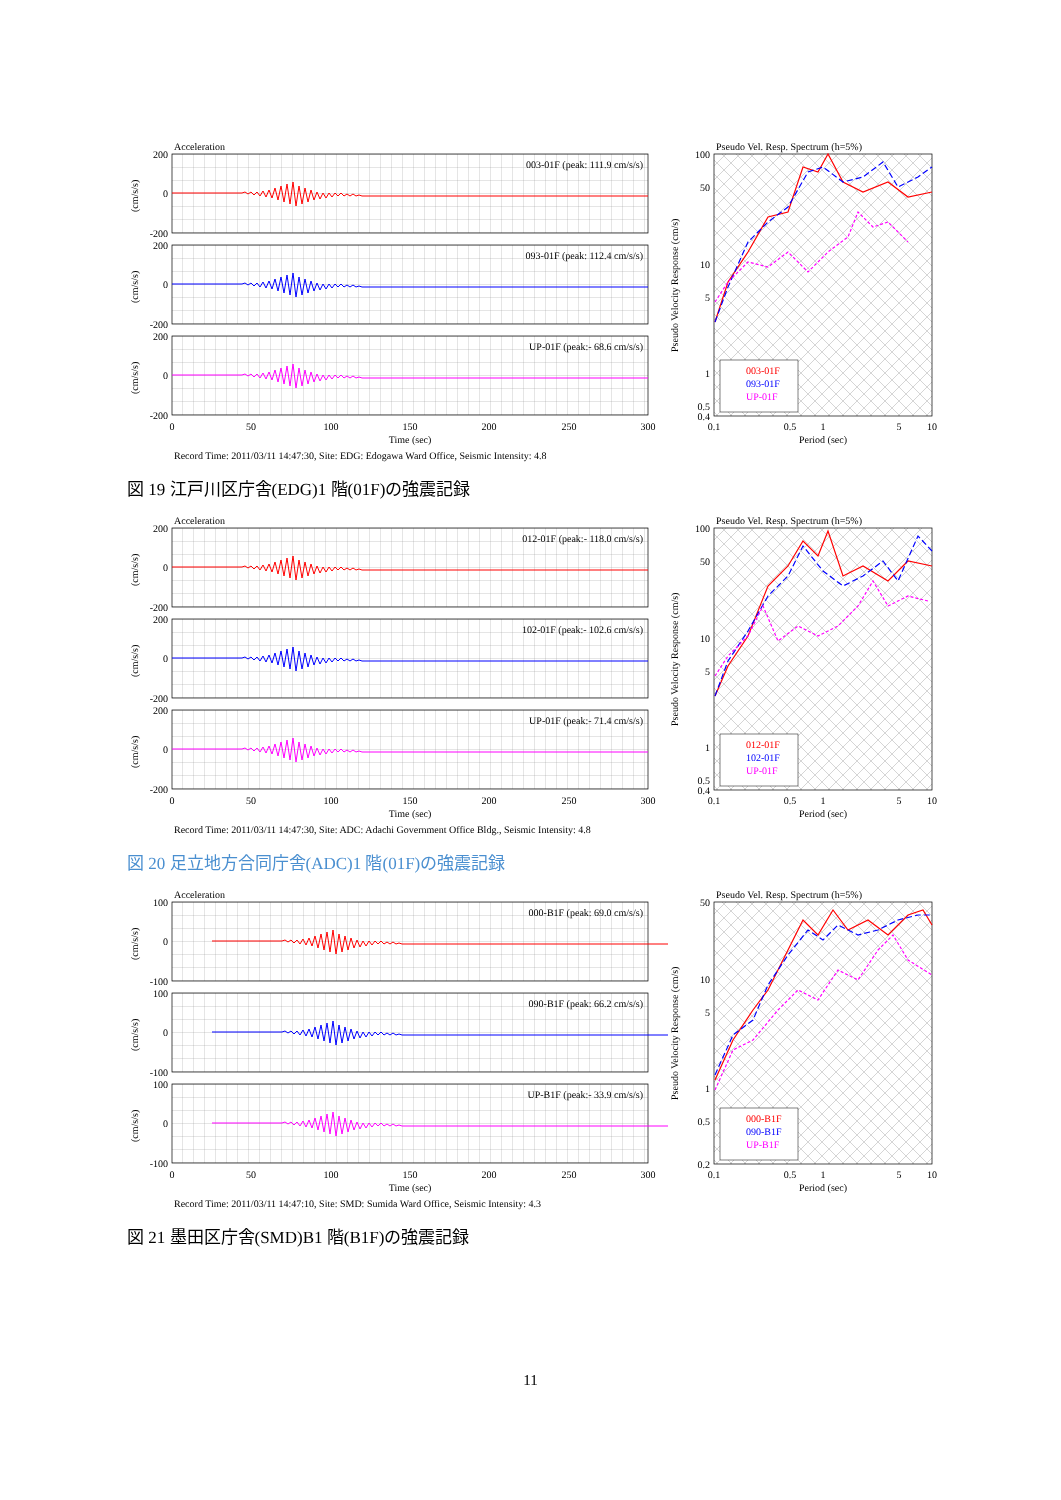Acceleration
003-01F (peak: 111.9 cm/s/s)
093-01F (peak: 112.4 cm/s/s)
UP-01F (peak:- 68.6 cm/s/s)
200
0
-200
200
0
-200
200
0
-200
(cm/s/s)
(cm/s/s)
(cm/s/s)
0
50
100
150
200
250
300
Time (sec)
Pseudo Vel. Resp. Spectrum (h=5%)
003-01F
093-01F
UP-01F
100
50
10
5
1
0.5
0.4
Pseudo Velocity Response (cm/s)
0.1
0.5
1
5
10
Period (sec)
Record Time: 2011/03/11 14:47:30, Site: EDG: Edogawa Ward Office, Seismic Intensity: 4.8
図 19 江戸川区庁舎(EDG)1 階(01F)の強震記録
Acceleration
012-01F (peak:- 118.0 cm/s/s)
102-01F (peak:- 102.6 cm/s/s)
UP-01F (peak:- 71.4 cm/s/s)
200
0
-200
200
0
-200
200
0
-200
(cm/s/s)
(cm/s/s)
(cm/s/s)
0
50
100
150
200
250
300
Time (sec)
Pseudo Vel. Resp. Spectrum (h=5%)
012-01F
102-01F
UP-01F
100
50
10
5
1
0.5
0.4
Pseudo Velocity Response (cm/s)
0.1
0.5
1
5
10
Period (sec)
Record Time: 2011/03/11 14:47:30, Site: ADC: Adachi Government Office Bldg., Seismic Intensity: 4.8
図 20 足立地方合同庁舎(ADC)1 階(01F)の強震記録
Acceleration
000-B1F (peak: 69.0 cm/s/s)
090-B1F (peak: 66.2 cm/s/s)
UP-B1F (peak:- 33.9 cm/s/s)
100
0
-100
100
0
-100
100
0
-100
(cm/s/s)
(cm/s/s)
(cm/s/s)
0
50
100
150
200
250
300
Time (sec)
Pseudo Vel. Resp. Spectrum (h=5%)
000-B1F
090-B1F
UP-B1F
50
10
5
1
0.5
0.2
Pseudo Velocity Response (cm/s)
0.1
0.5
1
5
10
Period (sec)
Record Time: 2011/03/11 14:47:10, Site: SMD: Sumida Ward Office, Seismic Intensity: 4.3
図 21 墨田区庁舎(SMD)B1 階(B1F)の強震記録
11